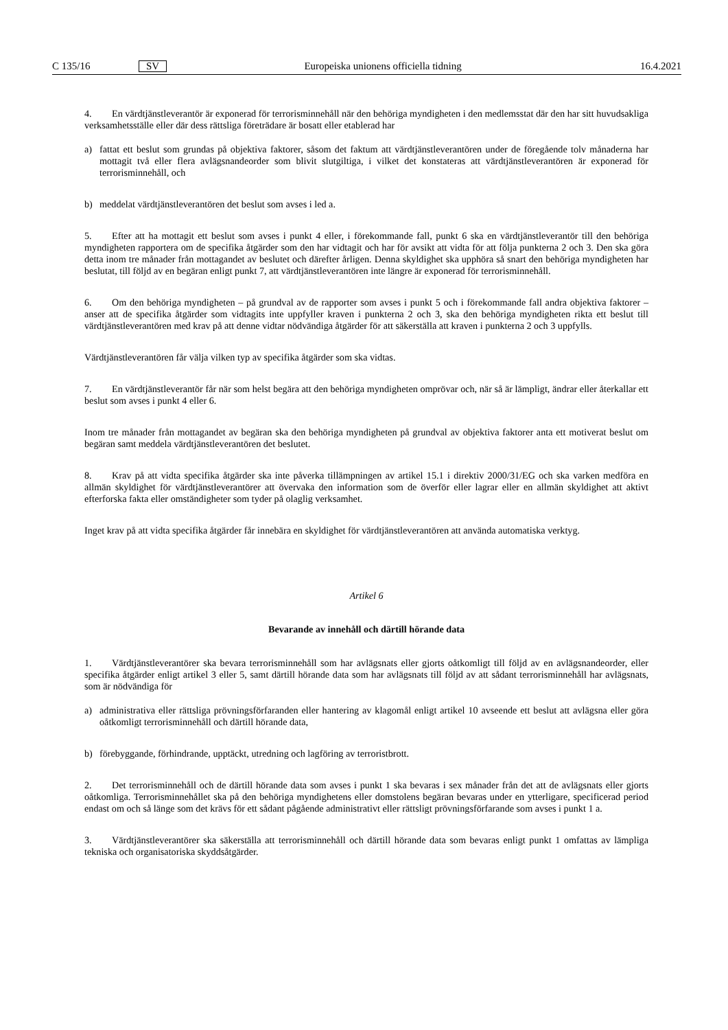C 135/16 SV Europeiska unionens officiella tidning 16.4.2021
4. En värdtjänstleverantör är exponerad för terrorisminnehåll när den behöriga myndigheten i den medlemsstat där den har sitt huvudsakliga verksamhetsställe eller där dess rättsliga företrädare är bosatt eller etablerad har
a) fattat ett beslut som grundas på objektiva faktorer, såsom det faktum att värdtjänstleverantören under de föregående tolv månaderna har mottagit två eller flera avlägsnandeorder som blivit slutgiltiga, i vilket det konstateras att värdtjänstleve­rantören är exponerad för terrorisminnehåll, och
b) meddelat värdtjänstleverantören det beslut som avses i led a.
5. Efter att ha mottagit ett beslut som avses i punkt 4 eller, i förekommande fall, punkt 6 ska en värdtjänstleverantör till den behöriga myndigheten rapportera om de specifika åtgärder som den har vidtagit och har för avsikt att vidta för att följa punkterna 2 och 3. Den ska göra detta inom tre månader från mottagandet av beslutet och därefter årligen. Denna skyldighet ska upphöra så snart den behöriga myndigheten har beslutat, till följd av en begäran enligt punkt 7, att värdtjänstleverantören inte längre är exponerad för terrorisminnehåll.
6. Om den behöriga myndigheten – på grundval av de rapporter som avses i punkt 5 och i förekommande fall andra objektiva faktorer – anser att de specifika åtgärder som vidtagits inte uppfyller kraven i punkterna 2 och 3, ska den behöriga myndigheten rikta ett beslut till värdtjänstleverantören med krav på att denne vidtar nödvändiga åtgärder för att säkerställa att kraven i punkterna 2 och 3 uppfylls.
Värdtjänstleverantören får välja vilken typ av specifika åtgärder som ska vidtas.
7. En värdtjänstleverantör får när som helst begära att den behöriga myndigheten omprövar och, när så är lämpligt, ändrar eller återkallar ett beslut som avses i punkt 4 eller 6.
Inom tre månader från mottagandet av begäran ska den behöriga myndigheten på grundval av objektiva faktorer anta ett motiverat beslut om begäran samt meddela värdtjänstleverantören det beslutet.
8. Krav på att vidta specifika åtgärder ska inte påverka tillämpningen av artikel 15.1 i direktiv 2000/31/EG och ska varken medföra en allmän skyldighet för värdtjänstleverantörer att övervaka den information som de överför eller lagrar eller en allmän skyldighet att aktivt efterforska fakta eller omständigheter som tyder på olaglig verksamhet.
Inget krav på att vidta specifika åtgärder får innebära en skyldighet för värdtjänstleverantören att använda automatiska verktyg.
Artikel 6
Bevarande av innehåll och därtill hörande data
1. Värdtjänstleverantörer ska bevara terrorisminnehåll som har avlägsnats eller gjorts oåtkomligt till följd av en avlägsnandeorder, eller specifika åtgärder enligt artikel 3 eller 5, samt därtill hörande data som har avlägsnats till följd av att sådant terrorisminnehåll har avlägsnats, som är nödvändiga för
a) administrativa eller rättsliga prövningsförfaranden eller hantering av klagomål enligt artikel 10 avseende ett beslut att avlägsna eller göra oåtkomligt terrorisminnehåll och därtill hörande data,
b) förebyggande, förhindrande, upptäckt, utredning och lagföring av terroristbrott.
2. Det terrorisminnehåll och de därtill hörande data som avses i punkt 1 ska bevaras i sex månader från det att de avlägsnats eller gjorts oåtkomliga. Terrorisminnehållet ska på den behöriga myndighetens eller domstolens begäran bevaras under en ytterligare, specificerad period endast om och så länge som det krävs för ett sådant pågående administrativt eller rättsligt prövningsförfarande som avses i punkt 1 a.
3. Värdtjänstleverantörer ska säkerställa att terrorisminnehåll och därtill hörande data som bevaras enligt punkt 1 omfattas av lämpliga tekniska och organisatoriska skyddsåtgärder.